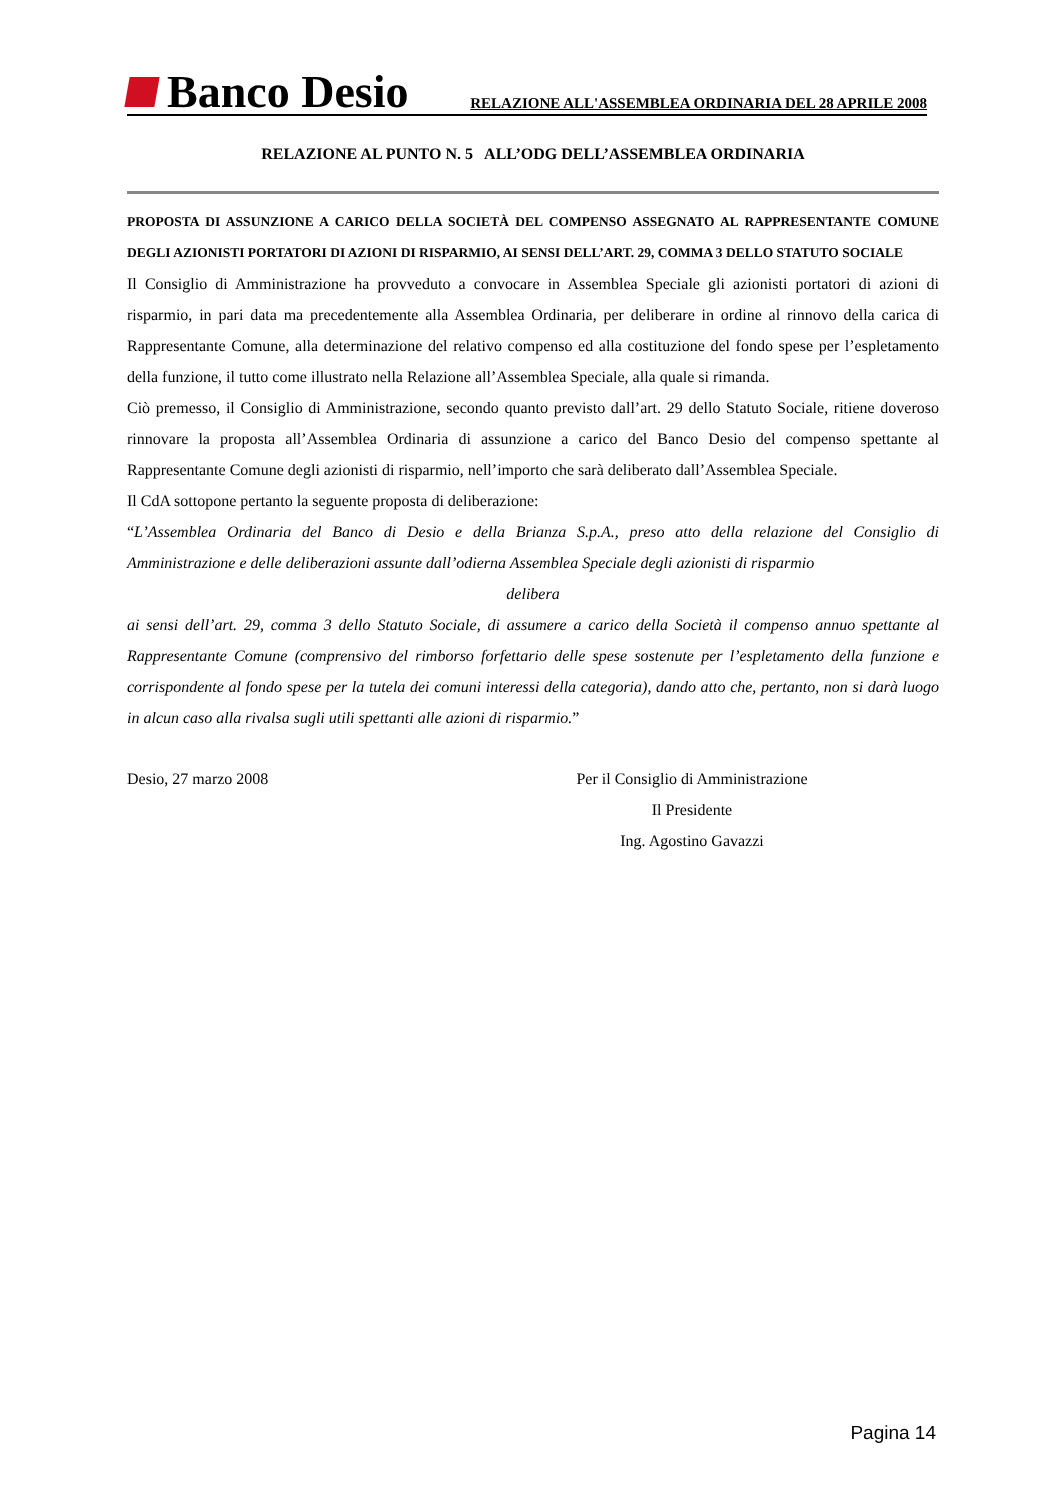Banco Desio
RELAZIONE ALL'ASSEMBLEA ORDINARIA DEL 28 APRILE 2008
RELAZIONE AL PUNTO N. 5 ALL’ODG DELL’ASSEMBLEA ORDINARIA
PROPOSTA DI ASSUNZIONE A CARICO DELLA SOCIETÀ DEL COMPENSO ASSEGNATO AL RAPPRESENTANTE COMUNE DEGLI AZIONISTI PORTATORI DI AZIONI DI RISPARMIO, AI SENSI DELL’ART. 29, COMMA 3 DELLO STATUTO SOCIALE
Il Consiglio di Amministrazione ha provveduto a convocare in Assemblea Speciale gli azionisti portatori di azioni di risparmio, in pari data ma precedentemente alla Assemblea Ordinaria, per deliberare in ordine al rinnovo della carica di Rappresentante Comune, alla determinazione del relativo compenso ed alla costituzione del fondo spese per l’espletamento della funzione, il tutto come illustrato nella Relazione all’Assemblea Speciale, alla quale si rimanda.
Ciò premesso, il Consiglio di Amministrazione, secondo quanto previsto dall’art. 29 dello Statuto Sociale, ritiene doveroso rinnovare la proposta all’Assemblea Ordinaria di assunzione a carico del Banco Desio del compenso spettante al Rappresentante Comune degli azionisti di risparmio, nell’importo che sarà deliberato dall’Assemblea Speciale.
Il CdA sottopone pertanto la seguente proposta di deliberazione:
“L’Assemblea Ordinaria del Banco di Desio e della Brianza S.p.A., preso atto della relazione del Consiglio di Amministrazione e delle deliberazioni assunte dall’odierna Assemblea Speciale degli azionisti di risparmio
delibera
ai sensi dell’art. 29, comma 3 dello Statuto Sociale, di assumere a carico della Società il compenso annuo spettante al Rappresentante Comune (comprensivo del rimborso forfettario delle spese sostenute per l’espletamento della funzione e corrispondente al fondo spese per la tutela dei comuni interessi della categoria), dando atto che, pertanto, non si darà luogo in alcun caso alla rivalsa sugli utili spettanti alle azioni di risparmio.”
Desio, 27 marzo 2008 Per il Consiglio di Amministrazione
Il Presidente
Ing. Agostino Gavazzi
Pagina 14